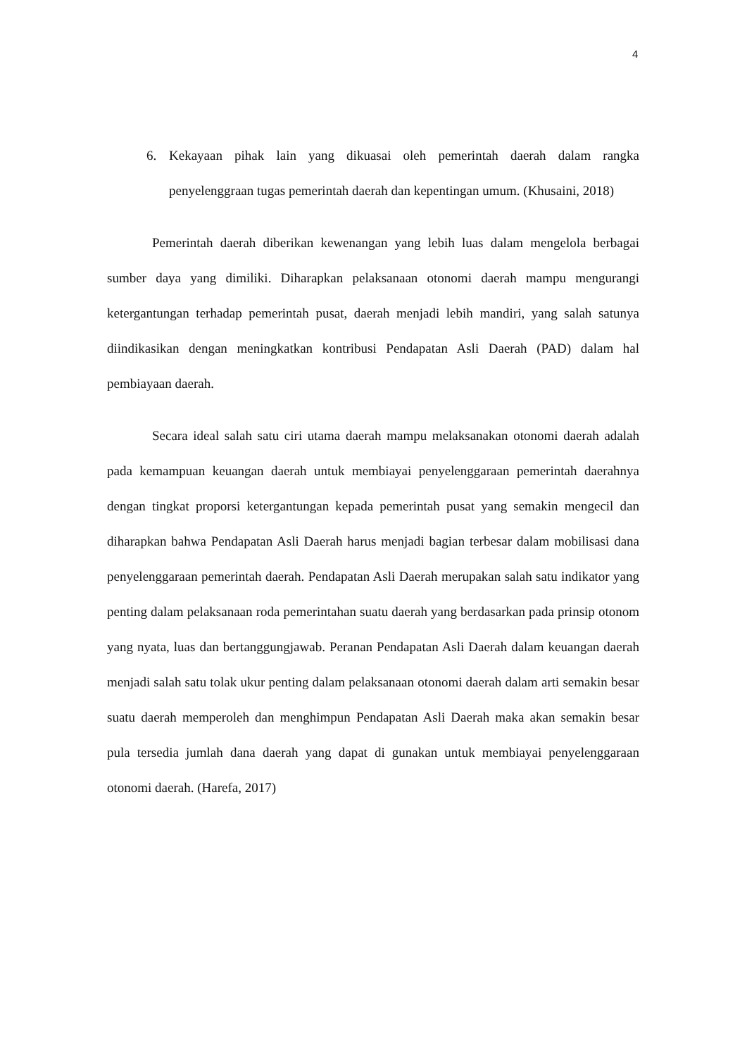4
6. Kekayaan pihak lain yang dikuasai oleh pemerintah daerah dalam rangka penyelenggraan tugas pemerintah daerah dan kepentingan umum. (Khusaini, 2018)
Pemerintah daerah diberikan kewenangan yang lebih luas dalam mengelola berbagai sumber daya yang dimiliki. Diharapkan pelaksanaan otonomi daerah mampu mengurangi ketergantungan terhadap pemerintah pusat, daerah menjadi lebih mandiri, yang salah satunya diindikasikan dengan meningkatkan kontribusi Pendapatan Asli Daerah (PAD) dalam hal pembiayaan daerah.
Secara ideal salah satu ciri utama daerah mampu melaksanakan otonomi daerah adalah pada kemampuan keuangan daerah untuk membiayai penyelenggaraan pemerintah daerahnya dengan tingkat proporsi ketergantungan kepada pemerintah pusat yang semakin mengecil dan diharapkan bahwa Pendapatan Asli Daerah harus menjadi bagian terbesar dalam mobilisasi dana penyelenggaraan pemerintah daerah. Pendapatan Asli Daerah merupakan salah satu indikator yang penting dalam pelaksanaan roda pemerintahan suatu daerah yang berdasarkan pada prinsip otonom yang nyata, luas dan bertanggungjawab. Peranan Pendapatan Asli Daerah dalam keuangan daerah menjadi salah satu tolak ukur penting dalam pelaksanaan otonomi daerah dalam arti semakin besar suatu daerah memperoleh dan menghimpun Pendapatan Asli Daerah maka akan semakin besar pula tersedia jumlah dana daerah yang dapat di gunakan untuk membiayai penyelenggaraan otonomi daerah. (Harefa, 2017)